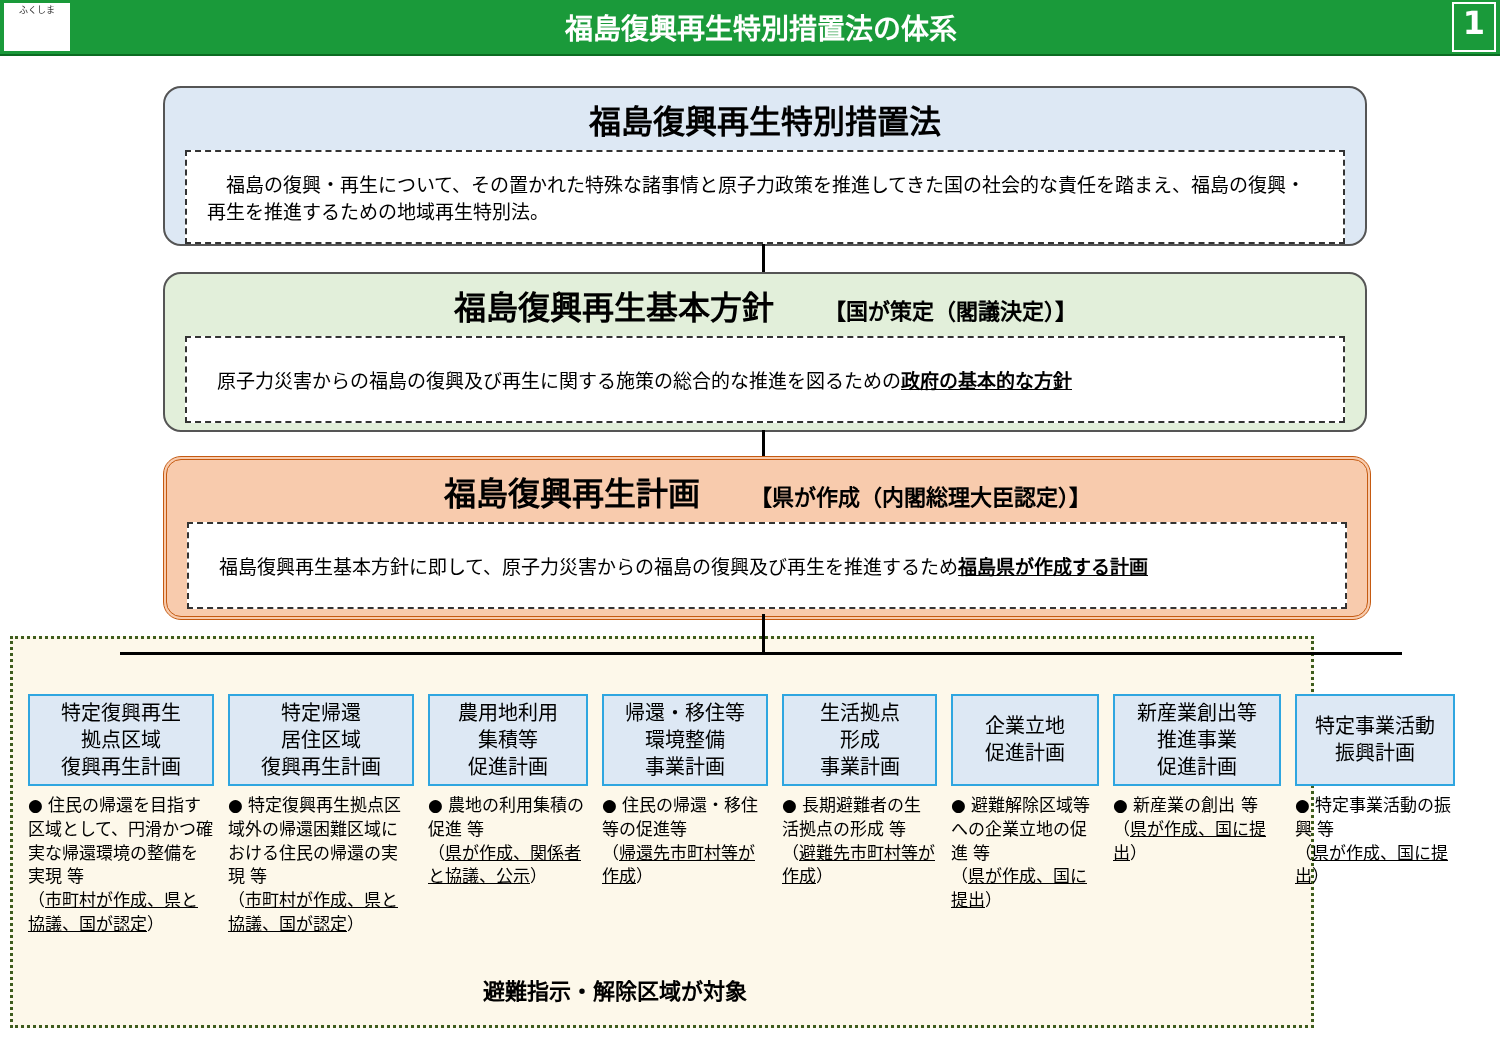ふくしま
福島復興再生特別措置法の体系
1
福島復興再生特別措置法
　福島の復興・再生について、その置かれた特殊な諸事情と原子力政策を推進してきた国の社会的な責任を踏まえ、福島の復興・再生を推進するための地域再生特別法。
福島復興再生基本方針 【国が策定（閣議決定）】
原子力災害からの福島の復興及び再生に関する施策の総合的な推進を図るための政府の基本的な方針
福島復興再生計画 【県が作成（内閣総理大臣認定）】
福島復興再生基本方針に即して、原子力災害からの福島の復興及び再生を推進するため福島県が作成する計画
避難指示・解除区域が対象
特定復興再生
拠点区域
復興再生計画
● 住民の帰還を目指す区域として、円滑かつ確実な帰還環境の整備を実現 等
（市町村が作成、県と協議、国が認定）
特定帰還
居住区域
復興再生計画
● 特定復興再生拠点区域外の帰還困難区域における住民の帰還の実現 等
（市町村が作成、県と協議、国が認定）
農用地利用
集積等
促進計画
● 農地の利用集積の促進 等
（県が作成、関係者と協議、公示）
帰還・移住等
環境整備
事業計画
● 住民の帰還・移住等の促進等
（帰還先市町村等が作成）
生活拠点
形成
事業計画
● 長期避難者の生活拠点の形成 等
（避難先市町村等が作成）
企業立地
促進計画
● 避難解除区域等への企業立地の促進 等
（県が作成、国に提出）
新産業創出等
推進事業
促進計画
● 新産業の創出 等
（県が作成、国に提出）
特定事業活動
振興計画
● 特定事業活動の振興 等
（県が作成、国に提出）